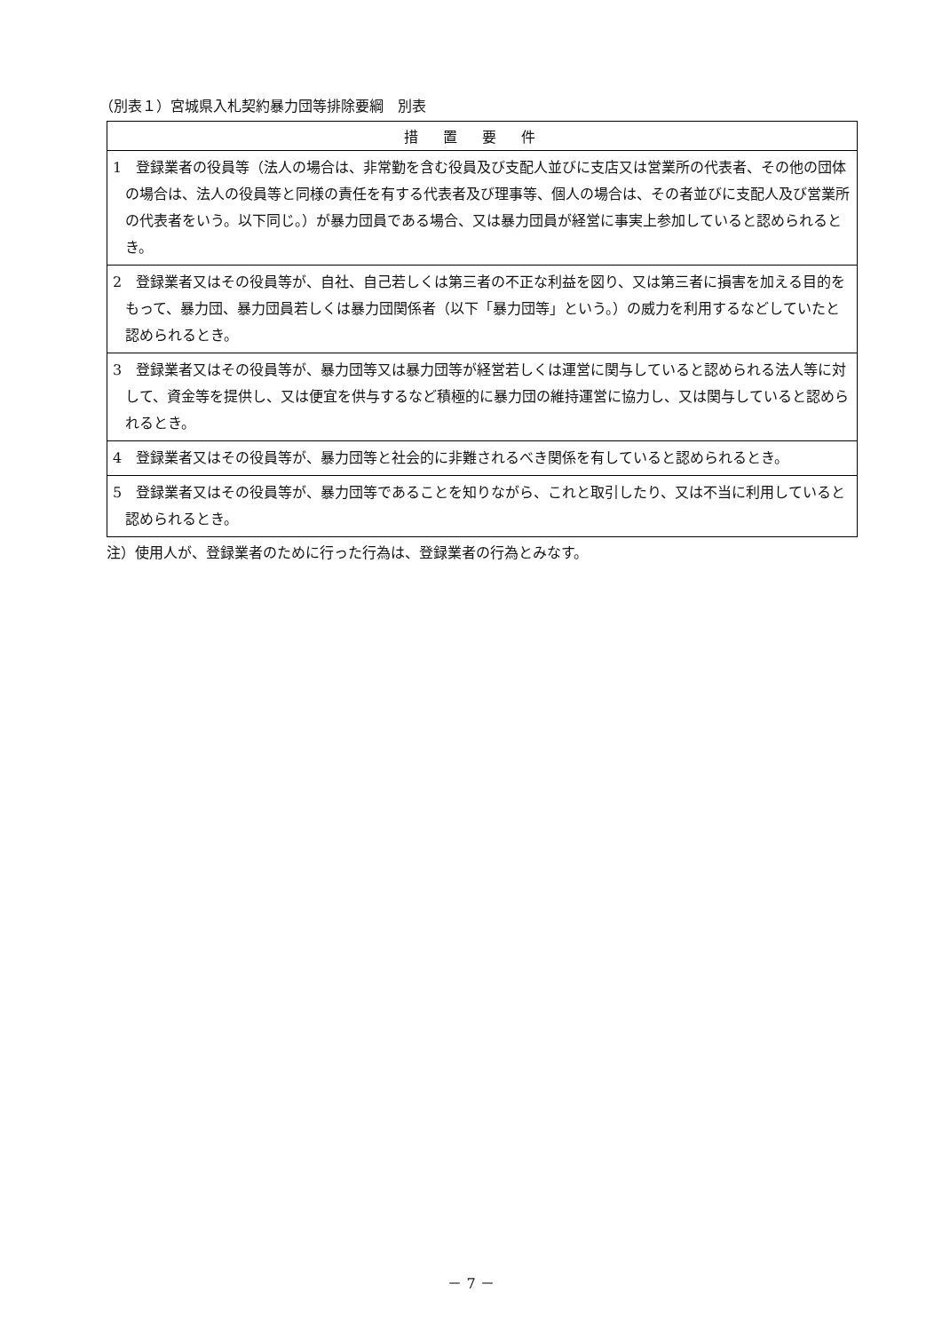（別表１）宮城県入札契約暴力団等排除要綱　別表
| 措置要件 |
| --- |
| 1 登録業者の役員等（法人の場合は、非常勤を含む役員及び支配人並びに支店又は営業所の代表者、その他の団体の場合は、法人の役員等と同様の責任を有する代表者及び理事等、個人の場合は、その者並びに支配人及び営業所の代表者をいう。以下同じ。）が暴力団員である場合、又は暴力団員が経営に事実上参加していると認められるとき。 |
| 2 登録業者又はその役員等が、自社、自己若しくは第三者の不正な利益を図り、又は第三者に損害を加える目的をもって、暴力団、暴力団員若しくは暴力団関係者（以下「暴力団等」という。）の威力を利用するなどしていたと認められるとき。 |
| 3 登録業者又はその役員等が、暴力団等又は暴力団等が経営若しくは運営に関与していると認められる法人等に対して、資金等を提供し、又は便宜を供与するなど積極的に暴力団の維持運営に協力し、又は関与していると認められるとき。 |
| 4 登録業者又はその役員等が、暴力団等と社会的に非難されるべき関係を有していると認められるとき。 |
| 5 登録業者又はその役員等が、暴力団等であることを知りながら、これと取引したり、又は不当に利用していると認められるとき。 |
注）使用人が、登録業者のために行った行為は、登録業者の行為とみなす。
－ 7 －